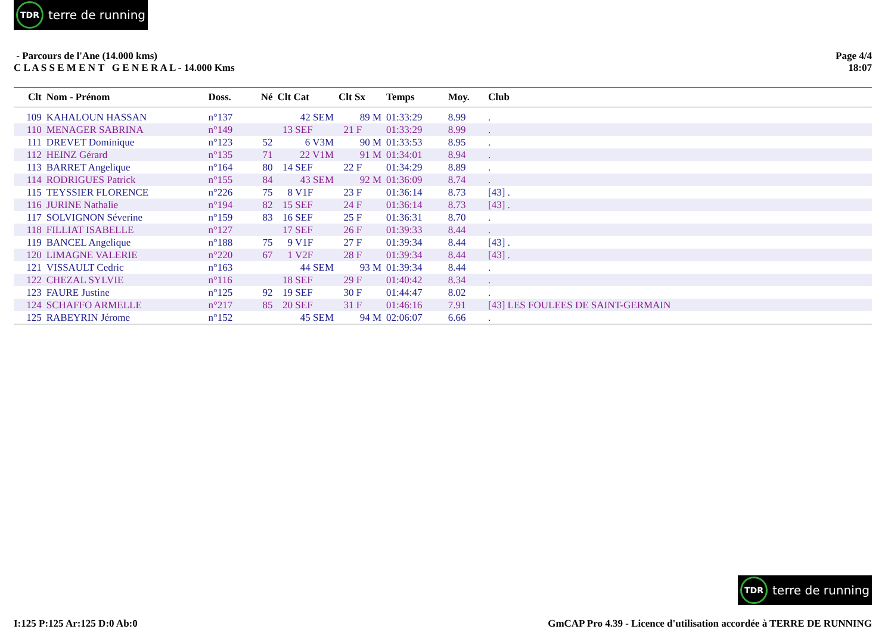TDR terre de running
- Parcours de l'Ane (14.000 kms)
C L A S S E M E N T G E N E R A L - 14.000 Kms
Page 4/4
18:07
| Clt | Nom - Prénom | Doss. | Né | Clt Cat | Clt Sx | Temps | Moy. | Club |
| --- | --- | --- | --- | --- | --- | --- | --- | --- |
| 109 | KAHALOUN HASSAN | n°137 | | 42 SEM | 89 M | 01:33:29 | 8.99 | . |
| 110 | MENAGER SABRINA | n°149 | | 13 SEF | 21 F | 01:33:29 | 8.99 | . |
| 111 | DREVET Dominique | n°123 | 52 | 6 V3M | 90 M | 01:33:53 | 8.95 | . |
| 112 | HEINZ Gérard | n°135 | 71 | 22 V1M | 91 M | 01:34:01 | 8.94 | . |
| 113 | BARRET Angelique | n°164 | 80 | 14 SEF | 22 F | 01:34:29 | 8.89 | . |
| 114 | RODRIGUES Patrick | n°155 | 84 | 43 SEM | 92 M | 01:36:09 | 8.74 | . |
| 115 | TEYSSIER FLORENCE | n°226 | 75 | 8 V1F | 23 F | 01:36:14 | 8.73 | [43] . |
| 116 | JURINE Nathalie | n°194 | 82 | 15 SEF | 24 F | 01:36:14 | 8.73 | [43] . |
| 117 | SOLVIGNON Séverine | n°159 | 83 | 16 SEF | 25 F | 01:36:31 | 8.70 | . |
| 118 | FILLIAT ISABELLE | n°127 | | 17 SEF | 26 F | 01:39:33 | 8.44 | . |
| 119 | BANCEL Angelique | n°188 | 75 | 9 V1F | 27 F | 01:39:34 | 8.44 | [43] . |
| 120 | LIMAGNE VALERIE | n°220 | 67 | 1 V2F | 28 F | 01:39:34 | 8.44 | [43] . |
| 121 | VISSAULT Cedric | n°163 | | 44 SEM | 93 M | 01:39:34 | 8.44 | . |
| 122 | CHEZAL SYLVIE | n°116 | | 18 SEF | 29 F | 01:40:42 | 8.34 | . |
| 123 | FAURE Justine | n°125 | 92 | 19 SEF | 30 F | 01:44:47 | 8.02 | . |
| 124 | SCHAFFO ARMELLE | n°217 | 85 | 20 SEF | 31 F | 01:46:16 | 7.91 | [43] LES FOULEES DE SAINT-GERMAIN |
| 125 | RABEYRIN Jérome | n°152 | | 45 SEM | 94 M | 02:06:07 | 6.66 | . |
TDR terre de running
I:125 P:125 Ar:125 D:0 Ab:0 GmCAP Pro 4.39 - Licence d'utilisation accordée à TERRE DE RUNNING